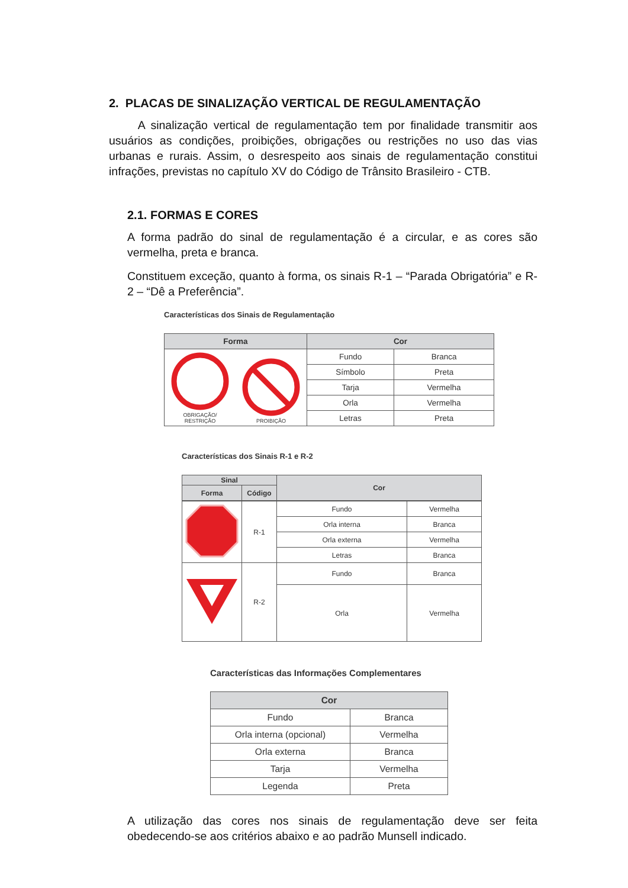2. PLACAS DE SINALIZAÇÃO VERTICAL DE REGULAMENTAÇÃO
A sinalização vertical de regulamentação tem por finalidade transmitir aos usuários as condições, proibições, obrigações ou restrições no uso das vias urbanas e rurais. Assim, o desrespeito aos sinais de regulamentação constitui infrações, previstas no capítulo XV do Código de Trânsito Brasileiro - CTB.
2.1. FORMAS E CORES
A forma padrão do sinal de regulamentação é a circular, e as cores são vermelha, preta e branca.
Constituem exceção, quanto à forma, os sinais R-1 – “Parada Obrigatória” e R-2 – “Dê a Preferência”.
Características dos Sinais de Regulamentação
| Forma | Cor | |
| --- | --- | --- |
| OBRIGAÇÃO/ RESTRIÇÃO PROIBIÇÃO | Fundo | Branca |
| | Símbolo | Preta |
| | Tarja | Vermelha |
| | Orla | Vermelha |
| | Letras | Preta |
Características dos Sinais R-1 e R-2
| Sinal | | Cor |
| --- | --- | --- |
| Forma | Código | |
| | R-1 | Fundo | Vermelha |
| | | Orla interna | Branca |
| | | Orla externa | Vermelha |
| | | Letras | Branca |
| | R-2 | Fundo | Branca |
| | | Orla | Vermelha |
Características das Informações Complementares
| Cor | |
| --- | --- |
| Fundo | Branca |
| Orla interna (opcional) | Vermelha |
| Orla externa | Branca |
| Tarja | Vermelha |
| Legenda | Preta |
A utilização das cores nos sinais de regulamentação deve ser feita obedecendo-se aos critérios abaixo e ao padrão Munsell indicado.